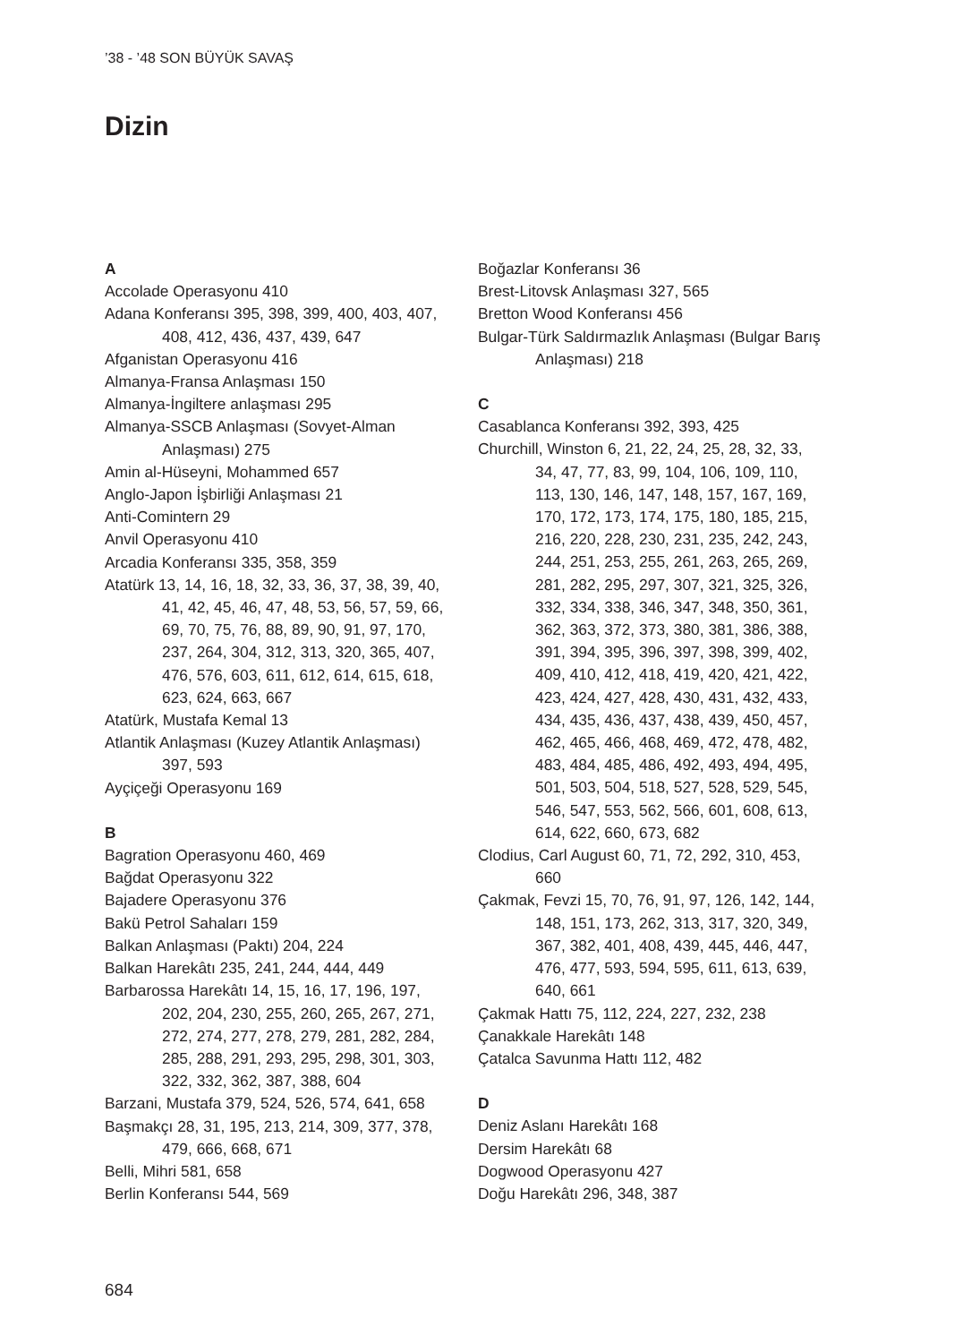’38 - ’48 SON BÜYÜK SAVAŞ
Dizin
A
Accolade Operasyonu 410
Adana Konferansı 395, 398, 399, 400, 403, 407, 408, 412, 436, 437, 439, 647
Afganistan Operasyonu 416
Almanya-Fransa Anlaşması 150
Almanya-İngiltere anlaşması 295
Almanya-SSCB Anlaşması (Sovyet-Alman Anlaşması) 275
Amin al-Hüseyni, Mohammed 657
Anglo-Japon İşbirliği Anlaşması 21
Anti-Comintern 29
Anvil Operasyonu 410
Arcadia Konferansı 335, 358, 359
Atatürk 13, 14, 16, 18, 32, 33, 36, 37, 38, 39, 40, 41, 42, 45, 46, 47, 48, 53, 56, 57, 59, 66, 69, 70, 75, 76, 88, 89, 90, 91, 97, 170, 237, 264, 304, 312, 313, 320, 365, 407, 476, 576, 603, 611, 612, 614, 615, 618, 623, 624, 663, 667
Atatürk, Mustafa Kemal 13
Atlantik Anlaşması (Kuzey Atlantik Anlaşması) 397, 593
Ayçiçeği Operasyonu 169
B
Bagration Operasyonu 460, 469
Bağdat Operasyonu 322
Bajadere Operasyonu 376
Bakü Petrol Sahaları 159
Balkan Anlaşması (Paktı) 204, 224
Balkan Harekâtı 235, 241, 244, 444, 449
Barbarossa Harekâtı 14, 15, 16, 17, 196, 197, 202, 204, 230, 255, 260, 265, 267, 271, 272, 274, 277, 278, 279, 281, 282, 284, 285, 288, 291, 293, 295, 298, 301, 303, 322, 332, 362, 387, 388, 604
Barzani, Mustafa 379, 524, 526, 574, 641, 658
Başmakçı 28, 31, 195, 213, 214, 309, 377, 378, 479, 666, 668, 671
Belli, Mihri 581, 658
Berlin Konferansı 544, 569
Boğazlar Konferansı 36
Brest-Litovsk Anlaşması 327, 565
Bretton Wood Konferansı 456
Bulgar-Türk Saldırmazlık Anlaşması (Bulgar Barış Anlaşması) 218
C
Casablanca Konferansı 392, 393, 425
Churchill, Winston 6, 21, 22, 24, 25, 28, 32, 33, 34, 47, 77, 83, 99, 104, 106, 109, 110, 113, 130, 146, 147, 148, 157, 167, 169, 170, 172, 173, 174, 175, 180, 185, 215, 216, 220, 228, 230, 231, 235, 242, 243, 244, 251, 253, 255, 261, 263, 265, 269, 281, 282, 295, 297, 307, 321, 325, 326, 332, 334, 338, 346, 347, 348, 350, 361, 362, 363, 372, 373, 380, 381, 386, 388, 391, 394, 395, 396, 397, 398, 399, 402, 409, 410, 412, 418, 419, 420, 421, 422, 423, 424, 427, 428, 430, 431, 432, 433, 434, 435, 436, 437, 438, 439, 450, 457, 462, 465, 466, 468, 469, 472, 478, 482, 483, 484, 485, 486, 492, 493, 494, 495, 501, 503, 504, 518, 527, 528, 529, 545, 546, 547, 553, 562, 566, 601, 608, 613, 614, 622, 660, 673, 682
Clodius, Carl August 60, 71, 72, 292, 310, 453, 660
Çakmak, Fevzi 15, 70, 76, 91, 97, 126, 142, 144, 148, 151, 173, 262, 313, 317, 320, 349, 367, 382, 401, 408, 439, 445, 446, 447, 476, 477, 593, 594, 595, 611, 613, 639, 640, 661
Çakmak Hattı 75, 112, 224, 227, 232, 238
Çanakkale Harekâtı 148
Çatalca Savunma Hattı 112, 482
D
Deniz Aslanı Harekâtı 168
Dersim Harekâtı 68
Dogwood Operasyonu 427
Doğu Harekâtı 296, 348, 387
684